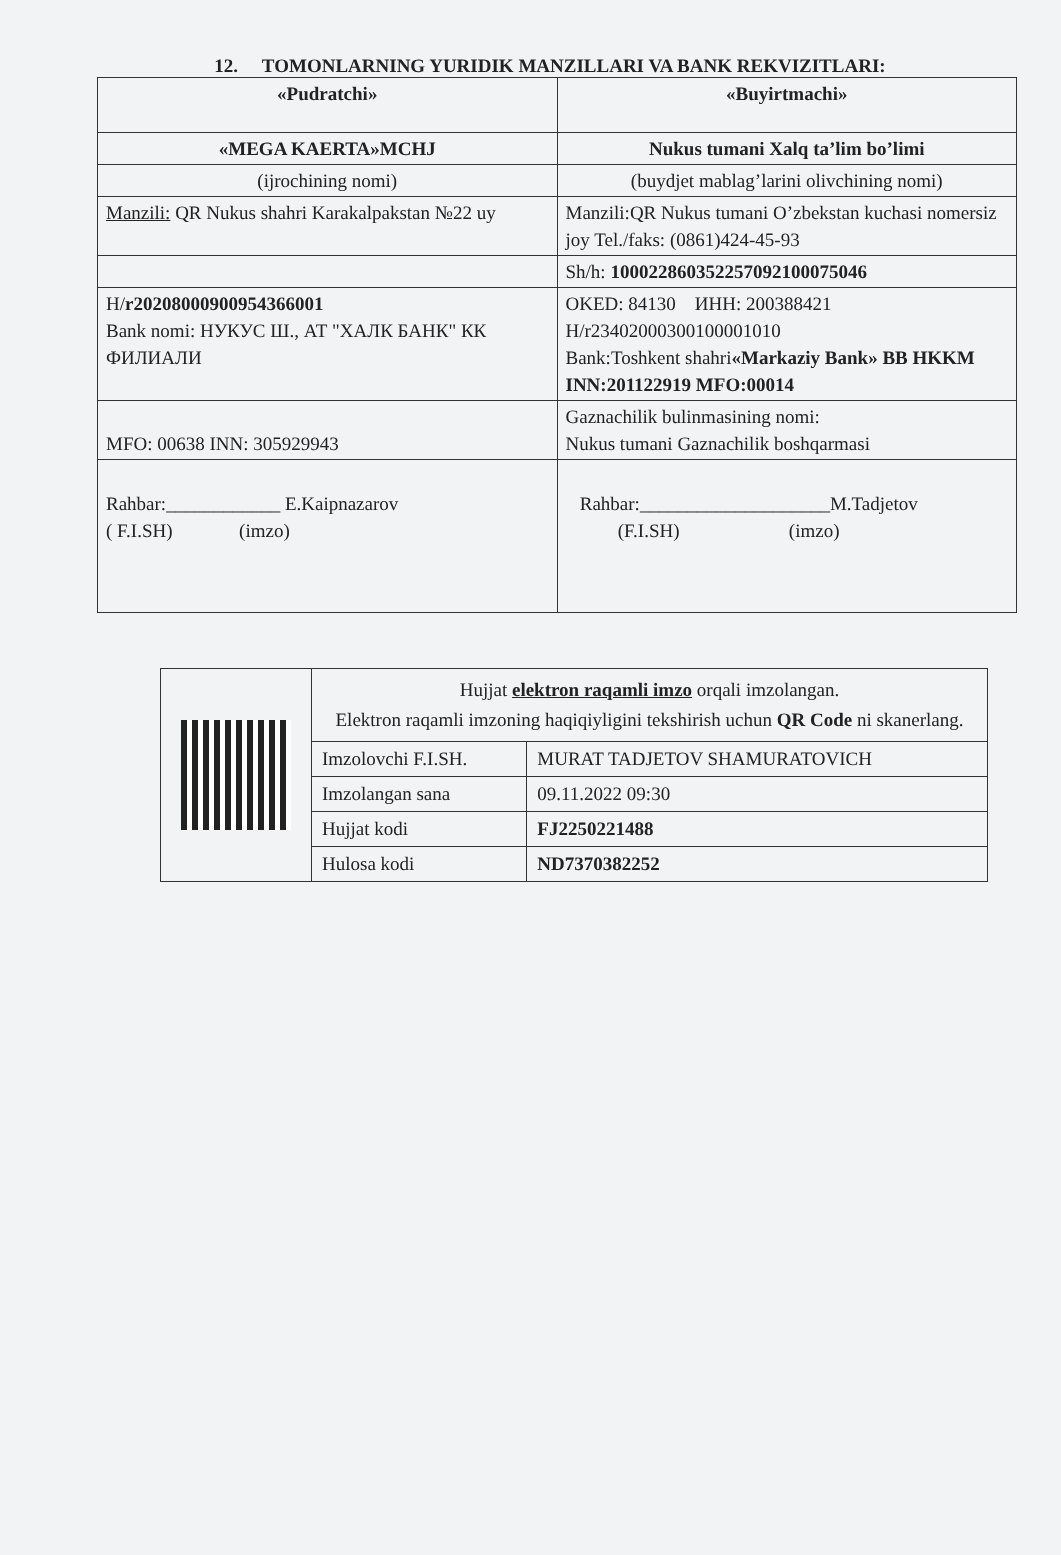12. TOMONLARNING YURIDIK MANZILLARI VA BANK REKVIZITLARI:
| «Pudratchi» | «Buyirtmachi» |
| «MEGA KAERTA»MCHJ | Nukus tumani Xalq ta’lim bo’limi |
| (ijrochining nomi) | (buydjet mablag’larini olivchining nomi) |
| Manzili: QR Nukus shahri Karakalpakstan №22 uy | Manzili:QR Nukus tumani O’zbekstan kuchasi nomersiz joy Tel./faks: (0861)424-45-93 |
| | Sh/h: 100022860352257092100075046 |
| H/ r20208000900954366001 Bank nomi: НУКУС Ш., АТ "ХАЛК БАНК" КК ФИЛИАЛИ | OKED: 84130 ИНН: 200388421 H/r23402000300100001010 Bank:Toshkent shahri «Markaziy Bank» BB HKKM INN:201122919 MFO:00014 |
| MFO: 00638 INN: 305929943 | Gaznachilik bulinmasining nomi: Nukus tumani Gaznachilik boshqarmasi |
| Rahbar:____________ E.Kaipnazarov ( F.I.SH) (imzo) | Rahbar:____________________M.Tadjetov (F.I.SH) (imzo) |
| | Hujjat elektron raqamli imzo orqali imzolangan. Elektron raqamli imzoning haqiqiyligini tekshirish uchun QR Code ni skanerlang. | |
| | Imzolovchi F.I.SH. | MURAT TADJETOV SHAMURATOVICH |
| | Imzolangan sana | 09.11.2022 09:30 |
| | Hujjat kodi | FJ2250221488 |
| | Hulosa kodi | ND7370382252 |